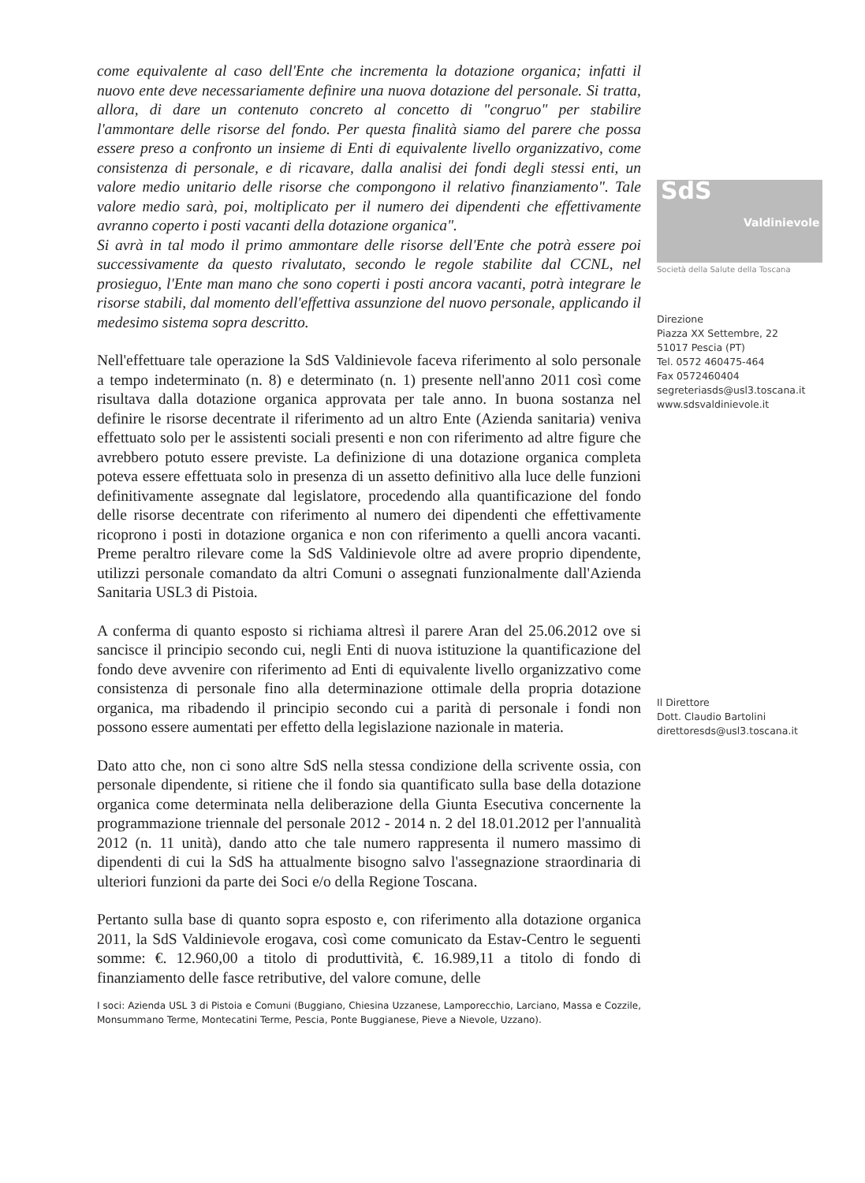come equivalente al caso dell'Ente che incrementa la dotazione organica; infatti il nuovo ente deve necessariamente definire una nuova dotazione del personale. Si tratta, allora, di dare un contenuto concreto al concetto di "congruo" per stabilire l'ammontare delle risorse del fondo. Per questa finalità siamo del parere che possa essere preso a confronto un insieme di Enti di equivalente livello organizzativo, come consistenza di personale, e di ricavare, dalla analisi dei fondi degli stessi enti, un valore medio unitario delle risorse che compongono il relativo finanziamento". Tale valore medio sarà, poi, moltiplicato per il numero dei dipendenti che effettivamente avranno coperto i posti vacanti della dotazione organica".
Si avrà in tal modo il primo ammontare delle risorse dell'Ente che potrà essere poi successivamente da questo rivalutato, secondo le regole stabilite dal CCNL, nel prosieguo, l'Ente man mano che sono coperti i posti ancora vacanti, potrà integrare le risorse stabili, dal momento dell'effettiva assunzione del nuovo personale, applicando il medesimo sistema sopra descritto.
Nell'effettuare tale operazione la SdS Valdinievole faceva riferimento al solo personale a tempo indeterminato (n. 8) e determinato (n. 1) presente nell'anno 2011 così come risultava dalla dotazione organica approvata per tale anno. In buona sostanza nel definire le risorse decentrate il riferimento ad un altro Ente (Azienda sanitaria) veniva effettuato solo per le assistenti sociali presenti e non con riferimento ad altre figure che avrebbero potuto essere previste. La definizione di una dotazione organica completa poteva essere effettuata solo in presenza di un assetto definitivo alla luce delle funzioni definitivamente assegnate dal legislatore, procedendo alla quantificazione del fondo delle risorse decentrate con riferimento al numero dei dipendenti che effettivamente ricoprono i posti in dotazione organica e non con riferimento a quelli ancora vacanti. Preme peraltro rilevare come la SdS Valdinievole oltre ad avere proprio dipendente, utilizzi personale comandato da altri Comuni o assegnati funzionalmente dall'Azienda Sanitaria USL3 di Pistoia.
A conferma di quanto esposto si richiama altresì il parere Aran del 25.06.2012 ove si sancisce il principio secondo cui, negli Enti di nuova istituzione la quantificazione del fondo deve avvenire con riferimento ad Enti di equivalente livello organizzativo come consistenza di personale fino alla determinazione ottimale della propria dotazione organica, ma ribadendo il principio secondo cui a parità di personale i fondi non possono essere aumentati per effetto della legislazione nazionale in materia.
Dato atto che, non ci sono altre SdS nella stessa condizione della scrivente ossia, con personale dipendente, si ritiene che il fondo sia quantificato sulla base della dotazione organica come determinata nella deliberazione della Giunta Esecutiva concernente la programmazione triennale del personale 2012 - 2014 n. 2 del 18.01.2012 per l'annualità 2012 (n. 11 unità), dando atto che tale numero rappresenta il numero massimo di dipendenti di cui la SdS ha attualmente bisogno salvo l'assegnazione straordinaria di ulteriori funzioni da parte dei Soci e/o della Regione Toscana.
Pertanto sulla base di quanto sopra esposto e, con riferimento alla dotazione organica 2011, la SdS Valdinievole erogava, così come comunicato da Estav-Centro le seguenti somme: €. 12.960,00 a titolo di produttività, €. 16.989,11 a titolo di fondo di finanziamento delle fasce retributive, del valore comune, delle
I soci: Azienda USL 3 di Pistoia e Comuni (Buggiano, Chiesina Uzzanese, Lamporecchio, Larciano, Massa e Cozzile, Monsummano Terme, Montecatini Terme, Pescia, Ponte Buggianese, Pieve a Nievole, Uzzano).
SdS
Valdinievole
Società della Salute della Toscana
Direzione
Piazza XX Settembre, 22
51017 Pescia (PT)
Tel. 0572 460475-464
Fax 0572460404
segreteriasds@usl3.toscana.it
www.sdsvaldinievole.it
Il Direttore
Dott. Claudio Bartolini
direttoresds@usl3.toscana.it